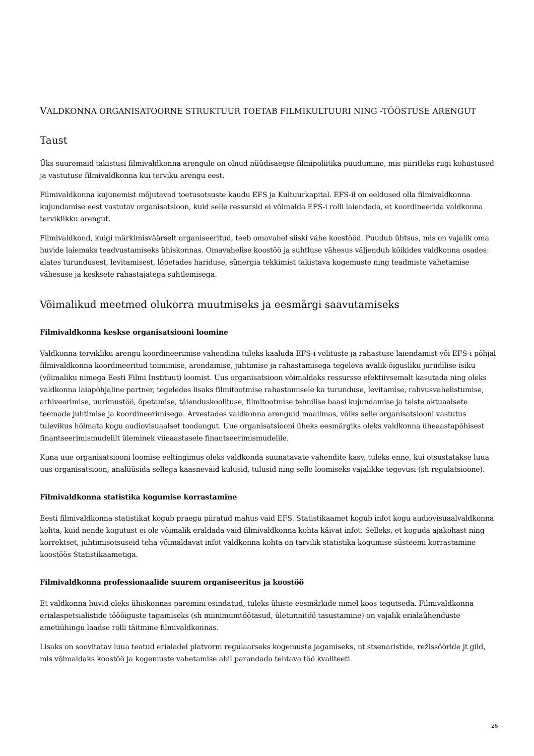VALDKONNA ORGANISATOORNE STRUKTUUR TOETAB FILMIKULTUURI NING -TÖÖSTUSE ARENGUT
Taust
Üks suuremaid takistusi filmivaldkonna arengule on olnud nüüdisaegse filmipoliitika puudumine, mis piiritleks riigi kohustused ja vastutuse filmivaldkonna kui terviku arengu eest.
Filmivaldkonna kujunemist mõjutavad toetusotsuste kaudu EFS ja Kultuurkapital. EFS-il on eeldused olla filmivaldkonna kujundamise eest vastutav organisatsioon, kuid selle ressursid ei võimalda EFS-i rolli laiendada, et koordineerida valdkonna terviklikku arengut.
Filmivaldkond, kuigi märkimisväärselt organiseeritud, teeb omavahel siiski vähe koostööd. Puudub ühtsus, mis on vajalik oma huvide laiemaks teadvustamiseks ühiskonnas. Omavahelise koostöö ja suhtluse vähesus väljendub kõikides valdkonna osades: alates turundusest, levitamisest, lõpetades hariduse, sünergia tekkimist takistava kogemuste ning teadmiste vahetamise vähesuse ja kesksete rahastajatega suhtlemisega.
Võimalikud meetmed olukorra muutmiseks ja eesmärgi saavutamiseks
Filmivaldkonna keskse organisatsiooni loomine
Valdkonna tervikliku arengu koordineerimise vahendina tuleks kaaluda EFS-i volituste ja rahastuse laiendamist või EFS-i põhjal filmivaldkonna koordineeritud toimimise, arendamise, juhtimise ja rahastamisega tegeleva avalik-õigusliku juriidilise isiku (võimaliku nimega Eesti Filmi Instituut) loomist. Uus organisatsioon võimaldaks ressursse efektiivsemalt kasutada ning oleks valdkonna laiapõhjaline partner, tegeledes lisaks filmitootmise rahastamisele ka turunduse, levitamise, rahvusvahelistumise, arhiveerimise, uurimustöö, õpetamise, täienduskoolituse, filmitootmise tehnilise baasi kujundamise ja teiste aktuaalsete teemade juhtimise ja koordineerimisega. Arvestades valdkonna arenguid maailmas, võiks selle organisatsiooni vastutus tulevikus hõlmata kogu audiovisuaalset toodangut. Uue organisatsiooni üheks eesmärgiks oleks valdkonna üheaastapõhisest finantseerimismudelilt üleminek viieaastasele finantseerimismudelile.
Kuna uue organisatsiooni loomise eeltingimus oleks valdkonda suunatavate vahendite kasv, tuleks enne, kui otsustatakse luua uus organisatsioon, analüüsida sellega kaasnevaid kulusid, tulusid ning selle loomiseks vajalikke tegevusi (sh regulatsioone).
Filmivaldkonna statistika kogumise korrastamine
Eesti filmivaldkonna statistikat kogub praegu piiratud mahus vaid EFS. Statistikaamet kogub infot kogu audiovisuaalvaldkonna kohta, kuid nende kogutust ei ole võimalik eraldada vaid filmivaldkonna kohta käivat infot. Selleks, et koguda ajakohast ning korrektset, juhtimisotsuseid teha võimaldavat infot valdkonna kohta on tarvilik statistika kogumise süsteemi korrastamine koostöös Statistikaametiga.
Filmivaldkonna professionaalide suurem organiseeritus ja koostöö
Et valdkonna huvid oleks ühiskonnas paremini esindatud, tuleks ühiste eesmärkide nimel koos tegutseda. Filmivaldkonna erialaspetsialistide tööõiguste tagamiseks (sh miinimumtöötasud, ületunnitöö tasustamine) on vajalik erialaühenduste ametiühingu laadse rolli täitmine filmivaldkonnas.
Lisaks on soovitatav luua teatud erialadel platvorm regulaarseks kogemuste jagamiseks, nt stsenaristide, režissööride jt gild, mis võimaldaks koostöö ja kogemuste vahetamise abil parandada tehtava töö kvaliteeti.
26